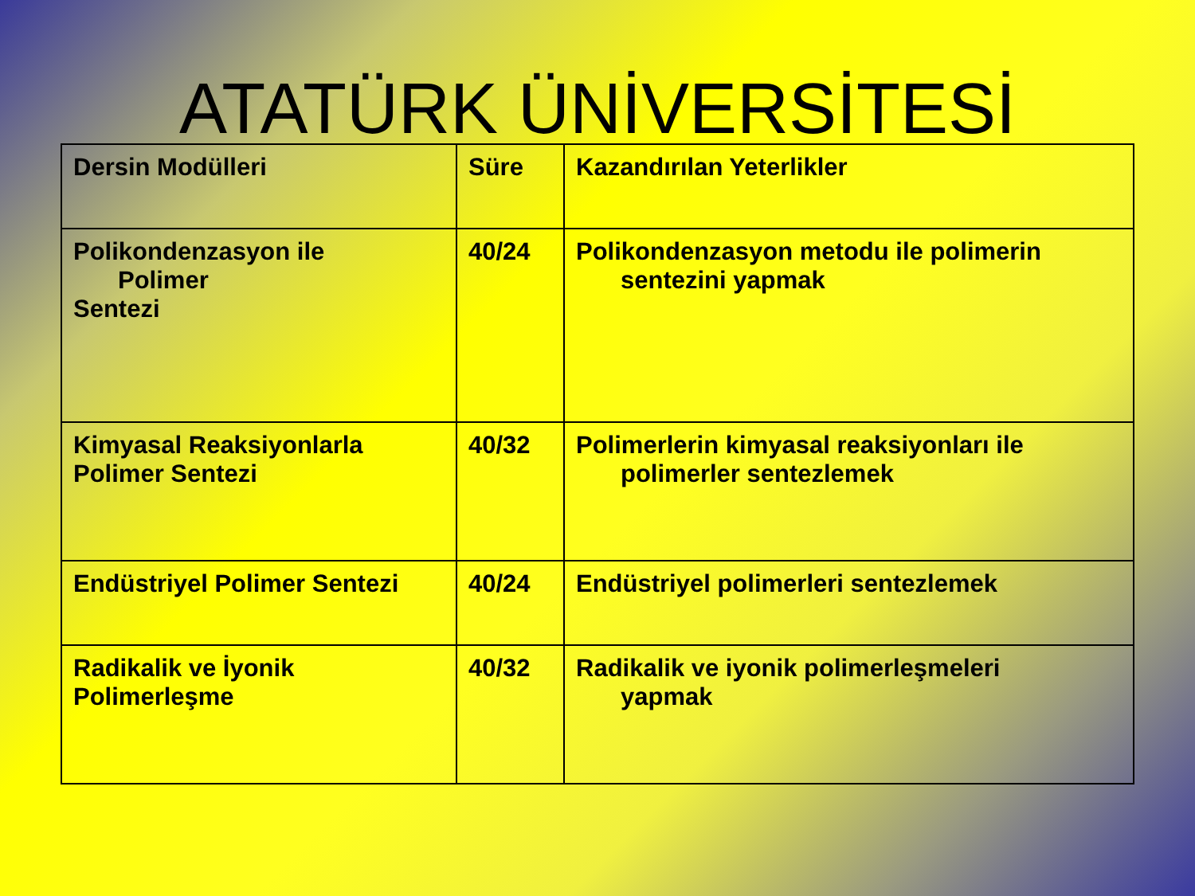ATATÜRK ÜNİVERSİTESİ
| Dersin Modülleri | Süre | Kazandırılan Yeterlikler |
| --- | --- | --- |
| Polikondenzasyon ile Polimer Sentezi | 40/24 | Polikondenzasyon metodu ile polimerin sentezini yapmak |
| Kimyasal Reaksiyonlarla Polimer Sentezi | 40/32 | Polimerlerin kimyasal reaksiyonları ile polimerler sentezlemek |
| Endüstriyel Polimer Sentezi | 40/24 | Endüstriyel polimerleri sentezlemek |
| Radikalik ve İyonik Polimerleşme | 40/32 | Radikalik ve iyonik polimerleşmeleri yapmak |